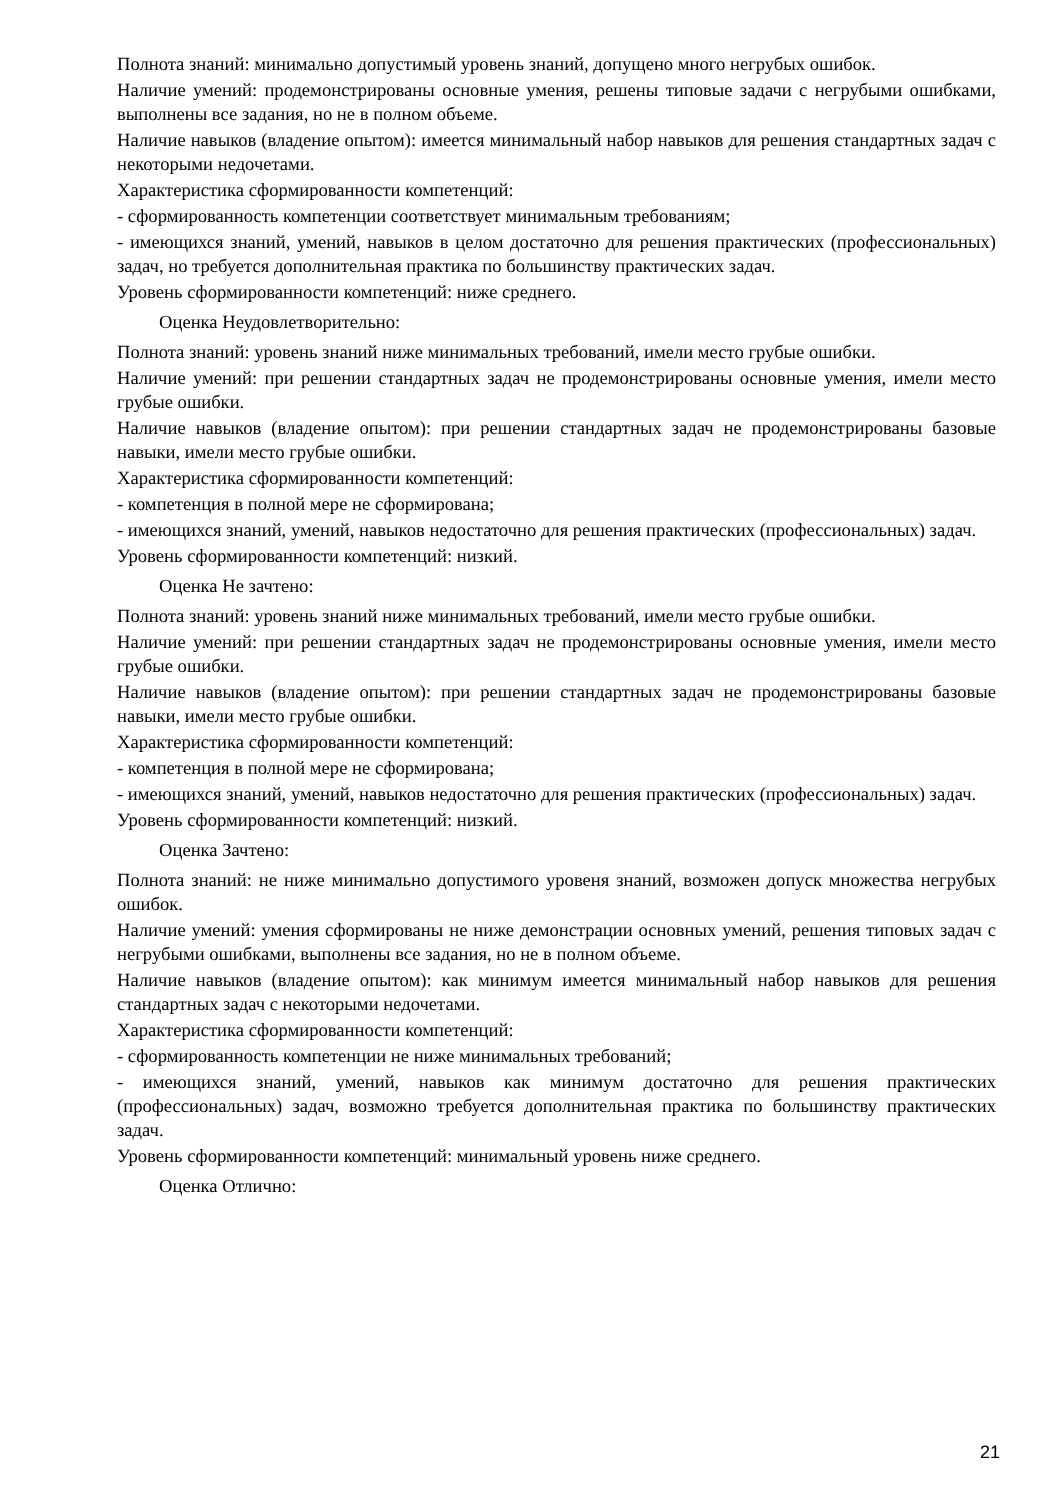Полнота знаний: минимально допустимый уровень знаний, допущено много негрубых ошибок.
Наличие умений: продемонстрированы основные умения, решены типовые задачи с негрубыми ошибками, выполнены все задания, но не в полном объеме.
Наличие навыков (владение опытом): имеется минимальный набор навыков для решения стандартных задач с некоторыми недочетами.
Характеристика сформированности компетенций:
- сформированность компетенции соответствует минимальным требованиям;
- имеющихся знаний, умений, навыков в целом достаточно для решения практических (профессиональных) задач, но требуется дополнительная практика по большинству практических задач.
Уровень сформированности компетенций: ниже среднего.
Оценка Неудовлетворительно:
Полнота знаний: уровень знаний ниже минимальных требований, имели место грубые ошибки.
Наличие умений: при решении стандартных задач не продемонстрированы основные умения, имели место грубые ошибки.
Наличие навыков (владение опытом): при решении стандартных задач не продемонстрированы базовые навыки, имели место грубые ошибки.
Характеристика сформированности компетенций:
- компетенция в полной мере не сформирована;
- имеющихся знаний, умений, навыков недостаточно для решения практических (профессиональных) задач.
Уровень сформированности компетенций: низкий.
Оценка Не зачтено:
Полнота знаний: уровень знаний ниже минимальных требований, имели место грубые ошибки.
Наличие умений: при решении стандартных задач не продемонстрированы основные умения, имели место грубые ошибки.
Наличие навыков (владение опытом): при решении стандартных задач не продемонстрированы базовые навыки, имели место грубые ошибки.
Характеристика сформированности компетенций:
- компетенция в полной мере не сформирована;
- имеющихся знаний, умений, навыков недостаточно для решения практических (профессиональных) задач.
Уровень сформированности компетенций: низкий.
Оценка Зачтено:
Полнота знаний: не ниже минимально допустимого уровеня знаний, возможен допуск множества негрубых ошибок.
Наличие умений: умения сформированы не ниже демонстрации основных умений, решения типовых задач с негрубыми ошибками, выполнены все задания, но не в полном объеме.
Наличие навыков (владение опытом): как минимум имеется минимальный набор навыков для решения стандартных задач с некоторыми недочетами.
Характеристика сформированности компетенций:
- сформированность компетенции не ниже минимальных требований;
- имеющихся знаний, умений, навыков как минимум достаточно для решения практических (профессиональных) задач, возможно требуется дополнительная практика по большинству практических задач.
Уровень сформированности компетенций: минимальный уровень ниже среднего.
Оценка Отлично:
21